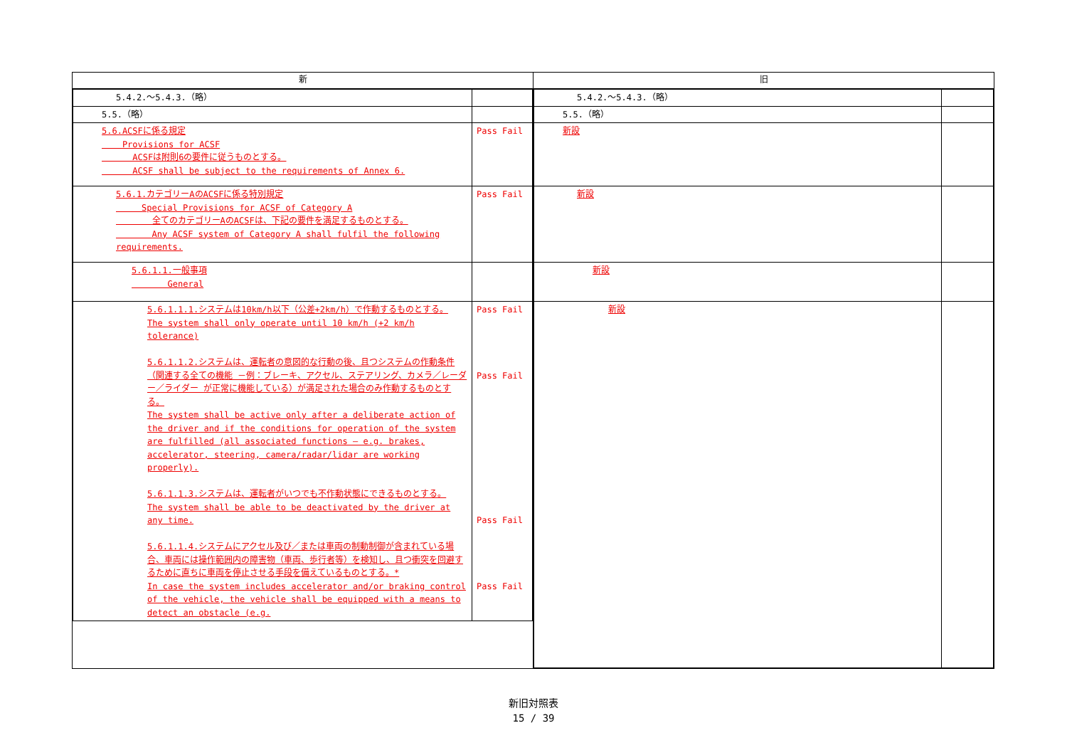| 新 | 旧 |
| --- | --- |
| / 5.4.2.～5.4.3.（略） / / / 5.5.（略） / / / 5.6.ACSFに係る規定 Provisions for ACSF ACSFは附則6の要件に従うものとする。 ACSF shall be subject to the requirements of Annex 6. / Pass Fail / / 5.6.1.カテゴリーAのACSFに係る特別規定 Special Provisions for ACSF of Category A 全てのカテゴリーAのACSFは、下記の要件を満足するものとする。 Any ACSF system of Category A shall fulfil the following requirements. / Pass Fail / / 5.6.1.1.一般事項 General / / / 5.6.1.1.1.システムは10km/h以下（公差+2km/h）で作動するものとする。 The system shall only operate until 10 km/h (+2 km/h tolerance) 5.6.1.1.2.システムは、運転者の意図的な行動の後、且つシステムの作動条件（関連する全ての機能 －例：ブレーキ、アクセル、ステアリング、カメラ／レーダー／ライダー が正常に機能している）が満足された場合のみ作動するものとする。 The system shall be active only after a deliberate action of the driver and if the conditions for operation of the system are fulfilled (all associated functions – e.g. brakes, accelerator, steering, camera/radar/lidar are working properly). 5.6.1.1.3.システムは、運転者がいつでも不作動状態にできるものとする。 The system shall be able to be deactivated by the driver at any time. 5.6.1.1.4.システムにアクセル及び／または車両の制動制御が含まれている場合、車両には操作範囲内の障害物（車両、歩行者等）を検知し、且つ衝突を回避するために直ちに車両を停止させる手段を備えているものとする。* In case the system includes accelerator and/or braking control of the vehicle, the vehicle shall be equipped with a means to detect an obstacle (e.g. / Pass Fail Pass Fail Pass Fail Pass Fail / | / 5.4.2.～5.4.3.（略） / / / 5.5.（略） / / / 新設 / / / 新設 / / / 新設 / / / 新設 / / |
新旧対照表
15 / 39